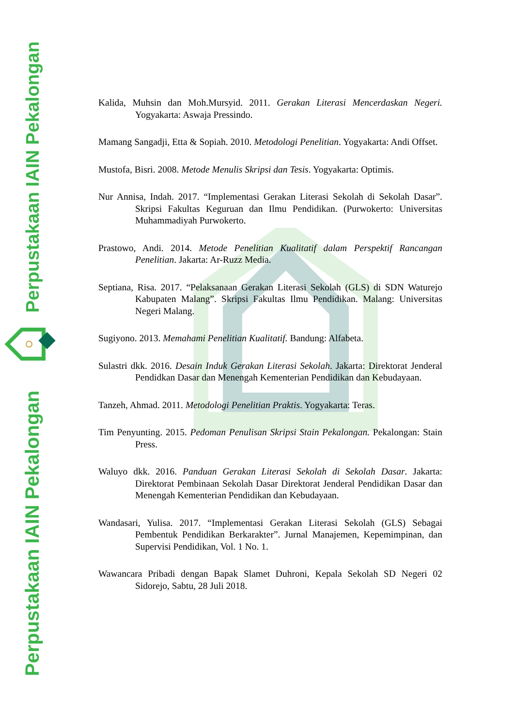Perpustakaan IAIN Pekalongan
Perpustakaan IAIN Pekalongan
Kalida, Muhsin dan Moh.Mursyid. 2011. Gerakan Literasi Mencerdaskan Negeri. Yogyakarta: Aswaja Pressindo.
Mamang Sangadji, Etta & Sopiah. 2010. Metodologi Penelitian. Yogyakarta: Andi Offset.
Mustofa, Bisri. 2008. Metode Menulis Skripsi dan Tesis. Yogyakarta: Optimis.
Nur Annisa, Indah. 2017. “Implementasi Gerakan Literasi Sekolah di Sekolah Dasar”. Skripsi Fakultas Keguruan dan Ilmu Pendidikan. (Purwokerto: Universitas Muhammadiyah Purwokerto.
Prastowo, Andi. 2014. Metode Penelitian Kualitatif dalam Perspektif Rancangan Penelitian. Jakarta: Ar-Ruzz Media.
Septiana, Risa. 2017. “Pelaksanaan Gerakan Literasi Sekolah (GLS) di SDN Waturejo Kabupaten Malang”. Skripsi Fakultas Ilmu Pendidikan. Malang: Universitas Negeri Malang.
Sugiyono. 2013. Memahami Penelitian Kualitatif. Bandung: Alfabeta.
Sulastri dkk. 2016. Desain Induk Gerakan Literasi Sekolah. Jakarta: Direktorat Jenderal Pendidkan Dasar dan Menengah Kementerian Pendidikan dan Kebudayaan.
Tanzeh, Ahmad. 2011. Metodologi Penelitian Praktis. Yogyakarta: Teras.
Tim Penyunting. 2015. Pedoman Penulisan Skripsi Stain Pekalongan. Pekalongan: Stain Press.
Waluyo dkk. 2016. Panduan Gerakan Literasi Sekolah di Sekolah Dasar. Jakarta: Direktorat Pembinaan Sekolah Dasar Direktorat Jenderal Pendidikan Dasar dan Menengah Kementerian Pendidikan dan Kebudayaan.
Wandasari, Yulisa. 2017. “Implementasi Gerakan Literasi Sekolah (GLS) Sebagai Pembentuk Pendidikan Berkarakter”. Jurnal Manajemen, Kepemimpinan, dan Supervisi Pendidikan, Vol. 1 No. 1.
Wawancara Pribadi dengan Bapak Slamet Duhroni, Kepala Sekolah SD Negeri 02 Sidorejo, Sabtu, 28 Juli 2018.